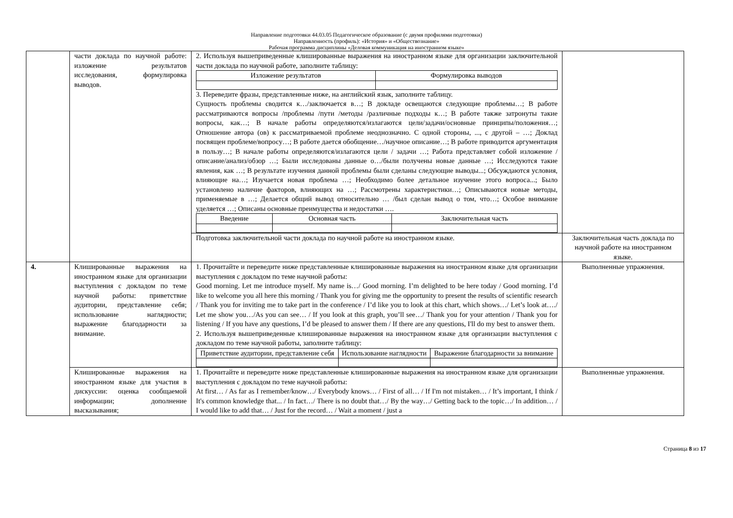Направление подготовки 44.03.05 Педагогическое образование (с двумя профилями подготовки)
Направленность (профиль): «История» и «Обществознание»
Рабочая программа дисциплины «Деловая коммуникация на иностранном языке»
| | части доклада по научной работе: изложение результатов исследования, формулировка выводов. | 2. Используя вышеприведенные клишированные выражения на иностранном языке для организации заключительной части доклада по научной работе, заполните таблицу: / Изложение результатов / Формулировка выводов / 3. Переведите фразы, представленные ниже, на английский язык, заполните таблицу. Сущность проблемы сводится к…/заключается в…; В докладе освещаются следующие проблемы…; В работе рассматриваются вопросы /проблемы /пути /методы /различные подходы к…; В работе также затронуты такие вопросы, как…; В начале работы определяются/излагаются цели/задачи/основные принципы/положения…; Отношение автора (ов) к рассматриваемой проблеме неоднозначно. С одной стороны, ..., с другой – …; Доклад посвящен проблеме/вопросу…; В работе дается обобщение…/научное описание…; В работе приводится аргументация в пользу…; В начале работы определяются/излагаются цели / задачи …; Работа представляет собой изложение /описание/анализ/обзор …; Были исследованы данные о…/были получены новые данные …; Исследуются такие явления, как …; В результате изучения данной проблемы были сделаны следующие выводы...; Обсуждаются условия, влияющие на…; Изучается новая проблема …; Необходимо более детальное изучение этого вопроса...; Было установлено наличие факторов, влияющих на …; Рассмотрены характеристики…; Описываются новые методы, применяемые в …; Делается общий вывод относительно … /был сделан вывод о том, что…; Особое внимание уделяется …; Описаны основные преимущества и недостатки …. / Введение / Основная часть / Заключительная часть / | |
| | | Подготовка заключительной части доклада по научной работе на иностранном языке. | Заключительная часть доклада по научной работе на иностранном языке. |
| 4. | Клишированные выражения на иностранном языке для организации выступления с докладом по теме научной работы: приветствие аудитории, представление себя; использование наглядности; выражение благодарности за внимание. | 1. Прочитайте и переведите ниже представленные клишированные выражения на иностранном языке для организации выступления с докладом по теме научной работы: Good morning. Let me introduce myself. My name is…/ Good morning. I’m delighted to be here today / Good morning. I’d like to welcome you all here this morning / Thank you for giving me the opportunity to present the results of scientific research / Thank you for inviting me to take part in the conference / I’d like you to look at this chart, which shows…/ Let’s look at…./ Let me show you…/As you can see… / If you look at this graph, you’ll see…/ Thank you for your attention / Thank you for listening / If you have any questions, I’d be pleased to answer them / If there are any questions, I'll do my best to answer them. 2. Используя вышеприведенные клишированные выражения на иностранном языке для организации выступления с докладом по теме научной работы, заполните таблицу: / Приветствие аудитории, представление себя / Использование наглядности / Выражение благодарности за внимание / | Выполненные упражнения. |
| | Клишированные выражения на иностранном языке для участия в дискуссии: оценка сообщаемой информации; дополнение высказывания; | 1. Прочитайте и переведите ниже представленные клишированные выражения на иностранном языке для организации выступления с докладом по теме научной работы: At first… / As far as I remember/know…/ Everybody knows… / First of all… / If I'm not mistaken… / It’s important, I think / It's common knowledge that... / In fact…/ There is no doubt that…/ By the way…/ Getting back to the topic…/ In addition… / I would like to add that… / Just for the record… / Wait a moment / just a | Выполненные упражнения. |
Страница 8 из 17